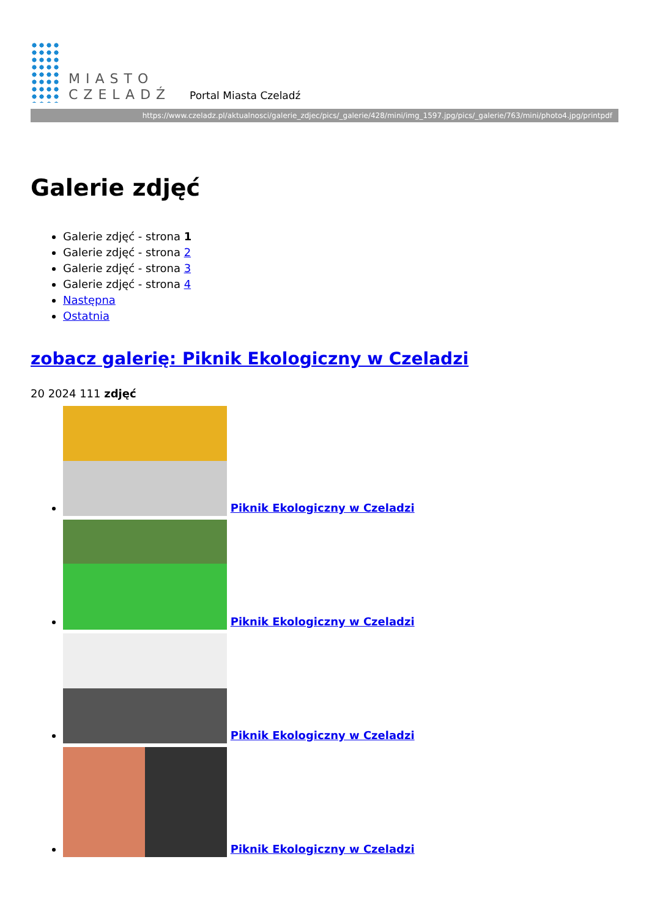MIASTO
CZELADŹ
Portal Miasta Czeladź
https://www.czeladz.pl/aktualnosci/galerie_zdjec/pics/_galerie/428/mini/img_1597.jpg/pics/_galerie/763/mini/photo4.jpg/printpdf
Galerie zdjęć
Galerie zdjęć - strona 1
Galerie zdjęć - strona 2
Galerie zdjęć - strona 3
Galerie zdjęć - strona 4
Następna
Ostatnia
zobacz galerię: Piknik Ekologiczny w Czeladzi
20 2024 111 zdjęć
Piknik Ekologiczny w Czeladzi
Piknik Ekologiczny w Czeladzi
Piknik Ekologiczny w Czeladzi
Piknik Ekologiczny w Czeladzi